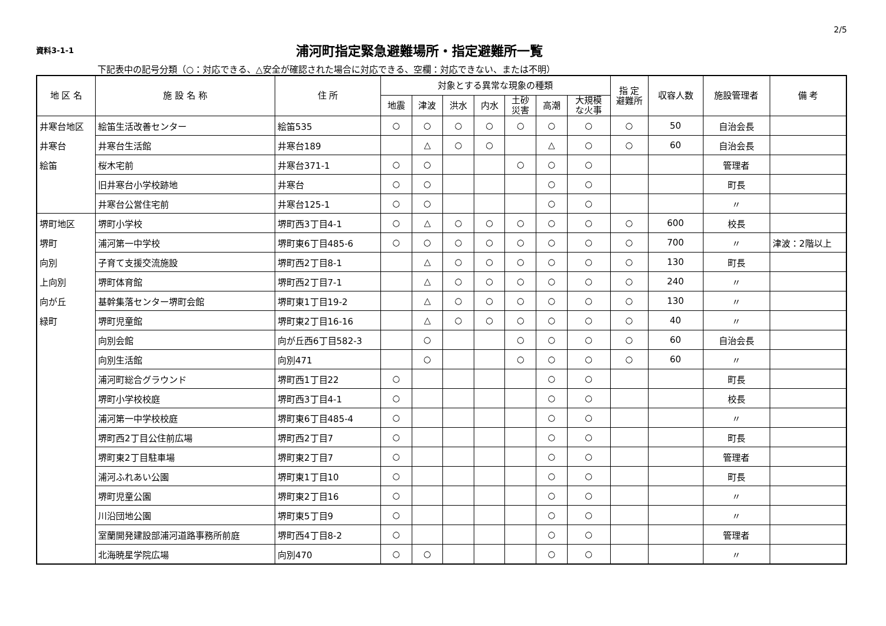2/5
資料3-1-1
浦河町指定緊急避難場所・指定避難所一覧
下記表中の記号分類（○：対応できる、△安全が確認された場合に対応できる、空欄：対応できない、または不明）
| 地 区 名 | 施 設 名 称 | 住 所 | 対象とする異常な現象の種類 | | | | | | | 指 定 避難所 | 収容人数 | 施設管理者 | 備 考 |
| --- | --- | --- | --- | --- | --- | --- | --- | --- | --- | --- | --- | --- | --- |
| | | | 地震 | 津波 | 洪水 | 内水 | 土砂 災害 | 高潮 | 大規模 な火事 | | | | |
| 井寒台地区 | 絵笛生活改善センター | 絵笛535 | ○ | ○ | ○ | ○ | ○ | ○ | ○ | ○ | 50 | 自治会長 | |
| 井寒台 | 井寒台生活館 | 井寒台189 | | △ | ○ | ○ | | △ | ○ | ○ | 60 | 自治会長 | |
| 絵笛 | 桜木宅前 | 井寒台371-1 | ○ | ○ | | | ○ | ○ | ○ | | | 管理者 | |
| | 旧井寒台小学校跡地 | 井寒台 | ○ | ○ | | | | ○ | ○ | | | 町長 | |
| | 井寒台公営住宅前 | 井寒台125-1 | ○ | ○ | | | | ○ | ○ | | | 〃 | |
| 堺町地区 | 堺町小学校 | 堺町西3丁目4-1 | ○ | △ | ○ | ○ | ○ | ○ | ○ | ○ | 600 | 校長 | |
| 堺町 | 浦河第一中学校 | 堺町東6丁目485-6 | ○ | ○ | ○ | ○ | ○ | ○ | ○ | ○ | 700 | 〃 | 津波：2階以上 |
| 向別 | 子育て支援交流施設 | 堺町西2丁目8-1 | | △ | ○ | ○ | ○ | ○ | ○ | ○ | 130 | 町長 | |
| 上向別 | 堺町体育館 | 堺町西2丁目7-1 | | △ | ○ | ○ | ○ | ○ | ○ | ○ | 240 | 〃 | |
| 向が丘 | 基幹集落センター堺町会館 | 堺町東1丁目19-2 | | △ | ○ | ○ | ○ | ○ | ○ | ○ | 130 | 〃 | |
| 緑町 | 堺町児童館 | 堺町東2丁目16-16 | | △ | ○ | ○ | ○ | ○ | ○ | ○ | 40 | 〃 | |
| | 向別会館 | 向が丘西6丁目582-3 | | ○ | | | ○ | ○ | ○ | ○ | 60 | 自治会長 | |
| | 向別生活館 | 向別471 | | ○ | | | ○ | ○ | ○ | ○ | 60 | 〃 | |
| | 浦河町総合グラウンド | 堺町西1丁目22 | ○ | | | | | ○ | ○ | | | 町長 | |
| | 堺町小学校校庭 | 堺町西3丁目4-1 | ○ | | | | | ○ | ○ | | | 校長 | |
| | 浦河第一中学校校庭 | 堺町東6丁目485-4 | ○ | | | | | ○ | ○ | | | 〃 | |
| | 堺町西2丁目公住前広場 | 堺町西2丁目7 | ○ | | | | | ○ | ○ | | | 町長 | |
| | 堺町東2丁目駐車場 | 堺町東2丁目7 | ○ | | | | | ○ | ○ | | | 管理者 | |
| | 浦河ふれあい公園 | 堺町東1丁目10 | ○ | | | | | ○ | ○ | | | 町長 | |
| | 堺町児童公園 | 堺町東2丁目16 | ○ | | | | | ○ | ○ | | | 〃 | |
| | 川沿団地公園 | 堺町東5丁目9 | ○ | | | | | ○ | ○ | | | 〃 | |
| | 室蘭開発建設部浦河道路事務所前庭 | 堺町西4丁目8-2 | ○ | | | | | ○ | ○ | | | 管理者 | |
| | 北海暁星学院広場 | 向別470 | ○ | ○ | | | | ○ | ○ | | | 〃 | |